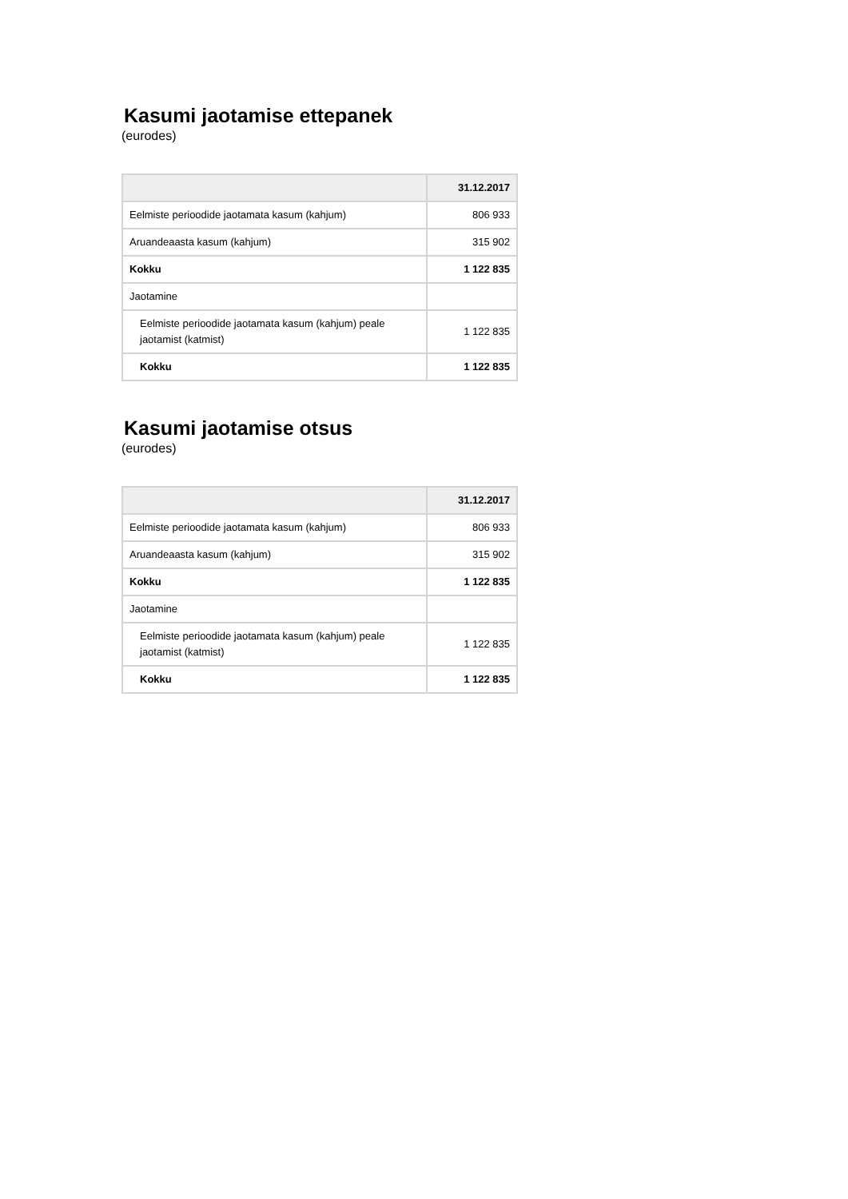Kasumi jaotamise ettepanek
(eurodes)
| | 31.12.2017 |
| --- | --- |
| Eelmiste perioodide jaotamata kasum (kahjum) | 806 933 |
| Aruandeaasta kasum (kahjum) | 315 902 |
| Kokku | 1 122 835 |
| Jaotamine | |
| Eelmiste perioodide jaotamata kasum (kahjum) peale jaotamist (katmist) | 1 122 835 |
| Kokku | 1 122 835 |
Kasumi jaotamise otsus
(eurodes)
| | 31.12.2017 |
| --- | --- |
| Eelmiste perioodide jaotamata kasum (kahjum) | 806 933 |
| Aruandeaasta kasum (kahjum) | 315 902 |
| Kokku | 1 122 835 |
| Jaotamine | |
| Eelmiste perioodide jaotamata kasum (kahjum) peale jaotamist (katmist) | 1 122 835 |
| Kokku | 1 122 835 |